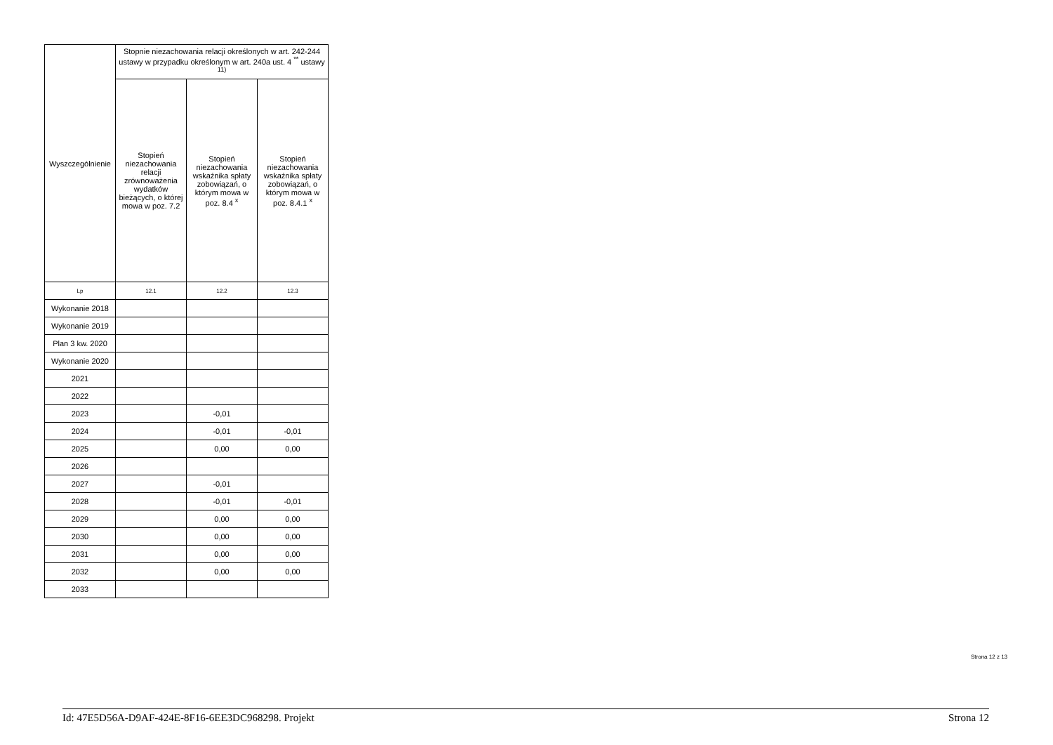| Wyszczególnienie | Stopnie niezachowania relacji określonych w art. 242-244 ustawy w przypadku określonym w art. 240a ust. 4 <sup>**</sup> ustawy <sup>11)</sup> | | |
| --- | --- | --- | --- |
| | Stopień niezachowania relacji zrównoważenia wydatków bieżących, o której mowa w poz. 7.2 | Stopień niezachowania wskaźnika spłaty zobowiązań, o którym mowa w poz. 8.4 <sup>x</sup> | Stopień niezachowania wskaźnika spłaty zobowiązań, o którym mowa w poz. 8.4.1 <sup>x</sup> |
| Lp | 12.1 | 12.2 | 12.3 |
| Wykonanie 2018 | | | |
| Wykonanie 2019 | | | |
| Plan 3 kw. 2020 | | | |
| Wykonanie 2020 | | | |
| 2021 | | | |
| 2022 | | | |
| 2023 | | -0,01 | |
| 2024 | | -0,01 | -0,01 |
| 2025 | | 0,00 | 0,00 |
| 2026 | | | |
| 2027 | | -0,01 | |
| 2028 | | -0,01 | -0,01 |
| 2029 | | 0,00 | 0,00 |
| 2030 | | 0,00 | 0,00 |
| 2031 | | 0,00 | 0,00 |
| 2032 | | 0,00 | 0,00 |
| 2033 | | | |
Strona 12 z 13
Id: 47E5D56A-D9AF-424E-8F16-6EE3DC968298. Projekt Strona 12